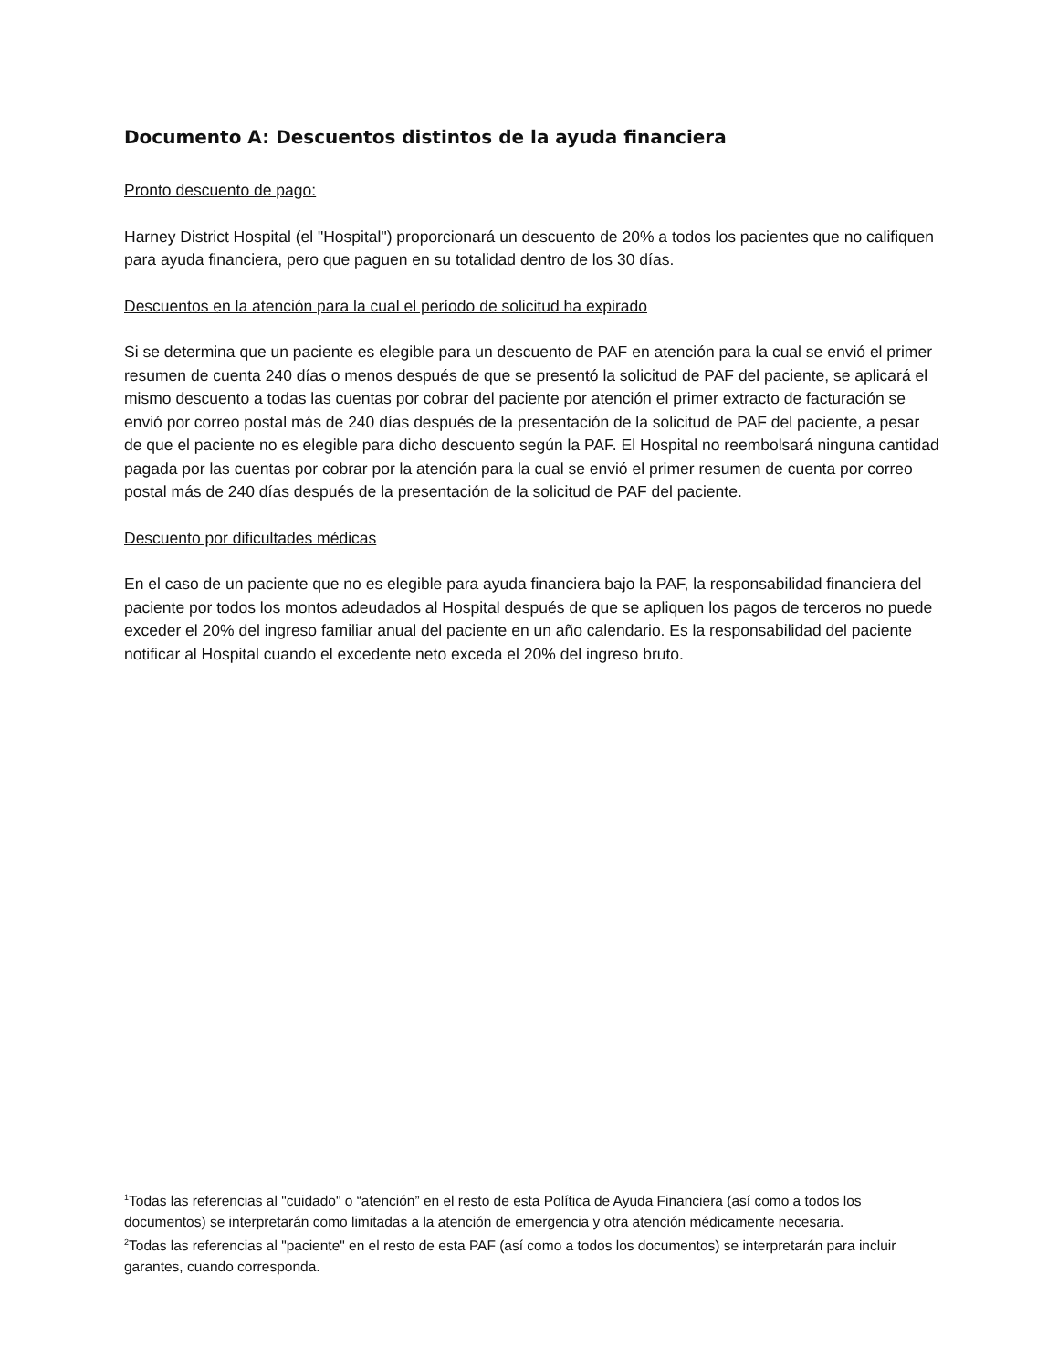Documento A: Descuentos distintos de la ayuda financiera
Pronto descuento de pago:
Harney District Hospital (el "Hospital") proporcionará un descuento de 20% a todos los pacientes que no califiquen para ayuda financiera, pero que paguen en su totalidad dentro de los 30 días.
Descuentos en la atención para la cual el período de solicitud ha expirado
Si se determina que un paciente es elegible para un descuento de PAF en atención para la cual se envió el primer resumen de cuenta 240 días o menos después de que se presentó la solicitud de PAF del paciente, se aplicará el mismo descuento a todas las cuentas por cobrar del paciente por atención el primer extracto de facturación se envió por correo postal más de 240 días después de la presentación de la solicitud de PAF del paciente, a pesar de que el paciente no es elegible para dicho descuento según la PAF. El Hospital no reembolsará ninguna cantidad pagada por las cuentas por cobrar por la atención para la cual se envió el primer resumen de cuenta por correo postal más de 240 días después de la presentación de la solicitud de PAF del paciente.
Descuento por dificultades médicas
En el caso de un paciente que no es elegible para ayuda financiera bajo la PAF, la responsabilidad financiera del paciente por todos los montos adeudados al Hospital después de que se apliquen los pagos de terceros no puede exceder el 20% del ingreso familiar anual del paciente en un año calendario. Es la responsabilidad del paciente notificar al Hospital cuando el excedente neto exceda el 20% del ingreso bruto.
<sup>1</sup> Todas las referencias al "cuidado" o “atención” en el resto de esta Política de Ayuda Financiera (así como a todos los documentos) se interpretarán como limitadas a la atención de emergencia y otra atención médicamente necesaria.
<sup>2</sup> Todas las referencias al "paciente" en el resto de esta PAF (así como a todos los documentos) se interpretarán para incluir garantes, cuando corresponda.